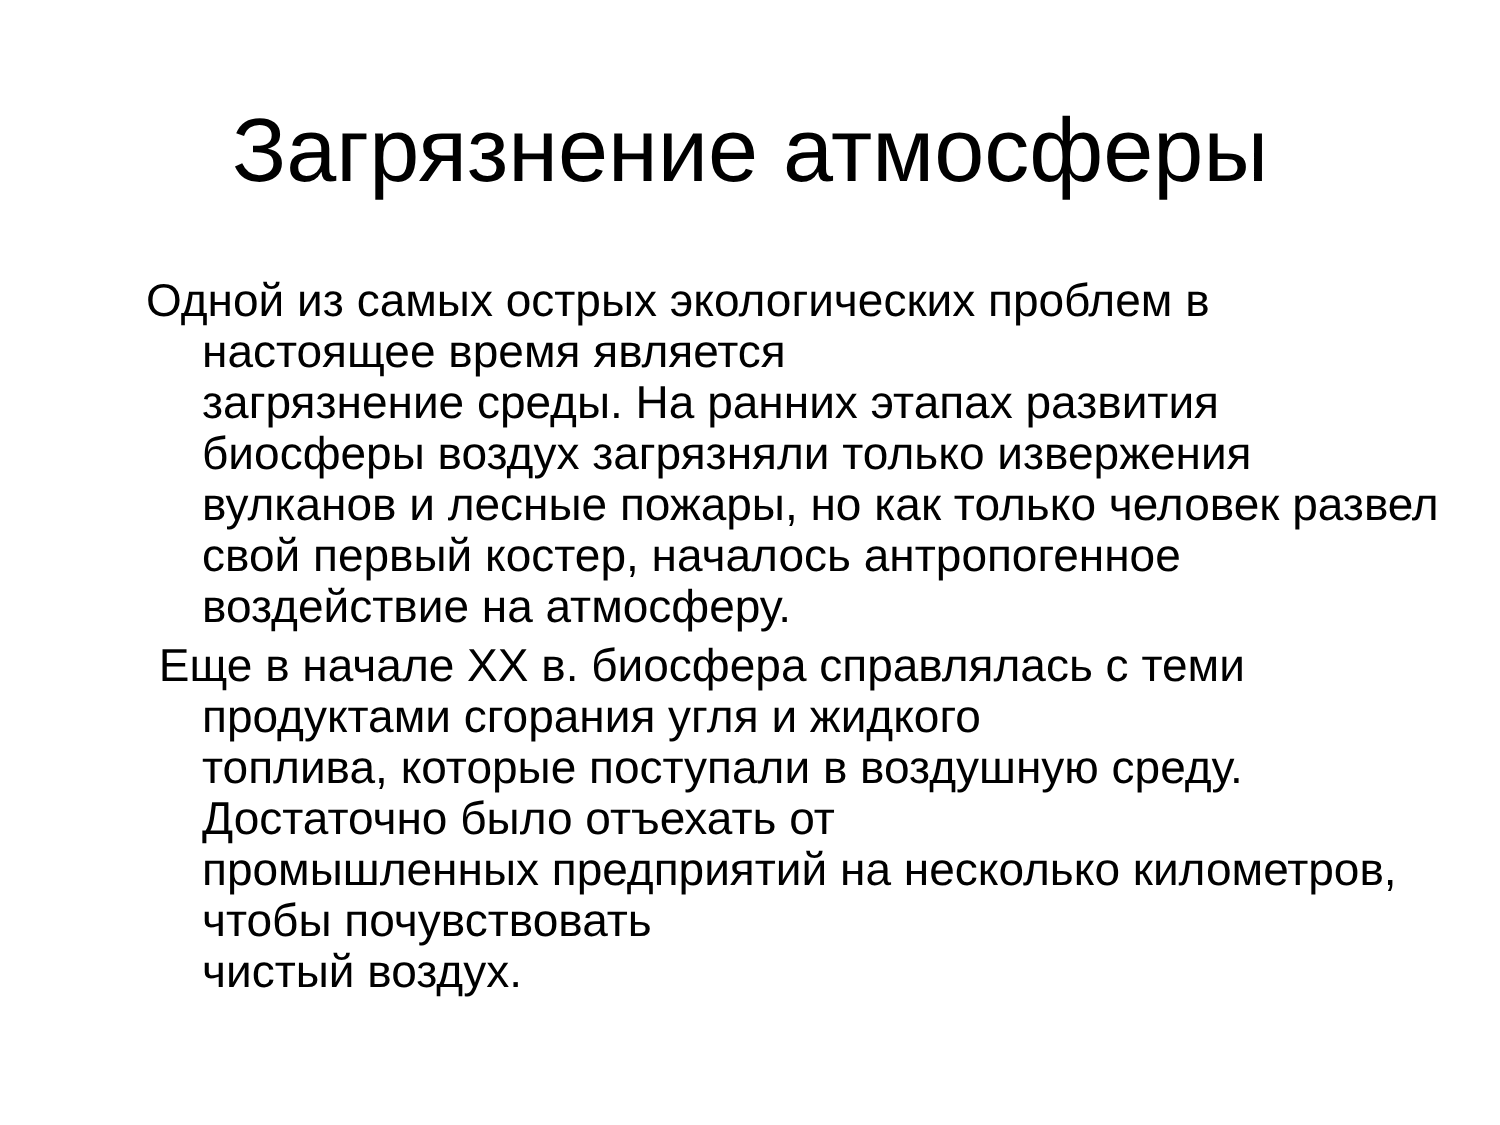Загрязнение атмосферы
Одной из самых острых экологических проблем в настоящее время является
загрязнение среды. На ранних этапах развития биосферы воздух загрязняли только извержения вулканов и лесные пожары, но как только человек развел свой первый костер, началось антропогенное воздействие на атмосферу.
Еще в начале XX в. биосфера справлялась с теми продуктами сгорания угля и жидкого
топлива, которые поступали в воздушную среду. Достаточно было отъехать от
промышленных предприятий на несколько километров, чтобы почувствовать
чистый воздух.